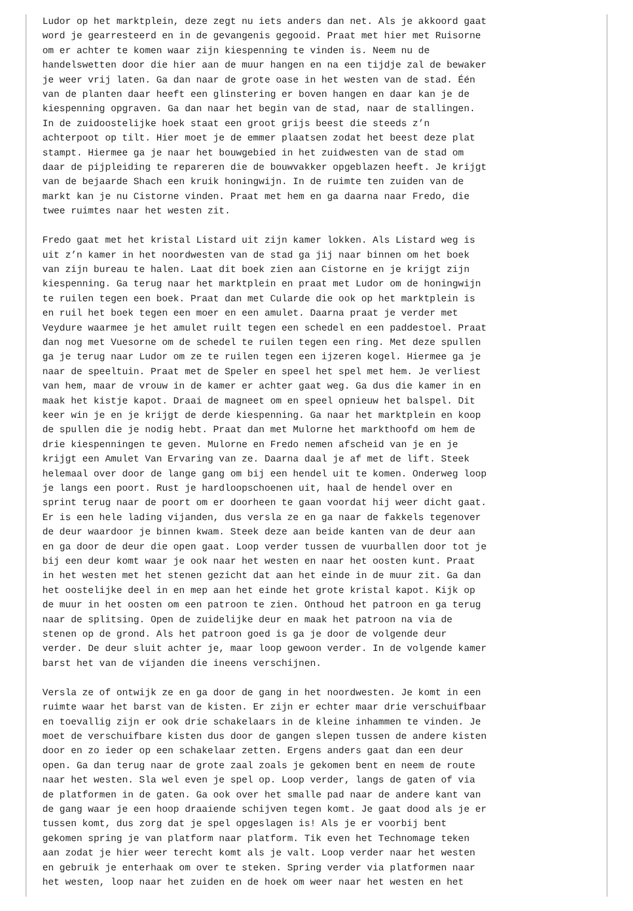Ludor op het marktplein, deze zegt nu iets anders dan net. Als je akkoord gaat
word je gearresteerd en in de gevangenis gegooid. Praat met hier met Ruisorne
om er achter te komen waar zijn kiespenning te vinden is. Neem nu de
handelswetten door die hier aan de muur hangen en na een tijdje zal de bewaker
je weer vrij laten. Ga dan naar de grote oase in het westen van de stad. Één
van de planten daar heeft een glinstering er boven hangen en daar kan je de
kiespenning opgraven. Ga dan naar het begin van de stad, naar de stallingen.
In de zuidoostelijke hoek staat een groot grijs beest die steeds z’n
achterpoot op tilt. Hier moet je de emmer plaatsen zodat het beest deze plat
stampt. Hiermee ga je naar het bouwgebied in het zuidwesten van de stad om
daar de pijpleiding te repareren die de bouwvakker opgeblazen heeft. Je krijgt
van de bejaarde Shach een kruik honingwijn. In de ruimte ten zuiden van de
markt kan je nu Cistorne vinden. Praat met hem en ga daarna naar Fredo, die
twee ruimtes naar het westen zit.

Fredo gaat met het kristal Listard uit zijn kamer lokken. Als Listard weg is
uit z’n kamer in het noordwesten van de stad ga jij naar binnen om het boek
van zijn bureau te halen. Laat dit boek zien aan Cistorne en je krijgt zijn
kiespenning. Ga terug naar het marktplein en praat met Ludor om de honingwijn
te ruilen tegen een boek. Praat dan met Cularde die ook op het marktplein is
en ruil het boek tegen een moer en een amulet. Daarna praat je verder met
Veydure waarmee je het amulet ruilt tegen een schedel en een paddestoel. Praat
dan nog met Vuesorne om de schedel te ruilen tegen een ring. Met deze spullen
ga je terug naar Ludor om ze te ruilen tegen een ijzeren kogel. Hiermee ga je
naar de speeltuin. Praat met de Speler en speel het spel met hem. Je verliest
van hem, maar de vrouw in de kamer er achter gaat weg. Ga dus die kamer in en
maak het kistje kapot. Draai de magneet om en speel opnieuw het balspel. Dit
keer win je en je krijgt de derde kiespenning. Ga naar het marktplein en koop
de spullen die je nodig hebt. Praat dan met Mulorne het markthoofd om hem de
drie kiespenningen te geven. Mulorne en Fredo nemen afscheid van je en je
krijgt een Amulet Van Ervaring van ze. Daarna daal je af met de lift. Steek
helemaal over door de lange gang om bij een hendel uit te komen. Onderweg loop
je langs een poort. Rust je hardloopschoenen uit, haal de hendel over en
sprint terug naar de poort om er doorheen te gaan voordat hij weer dicht gaat.
Er is een hele lading vijanden, dus versla ze en ga naar de fakkels tegenover
de deur waardoor je binnen kwam. Steek deze aan beide kanten van de deur aan
en ga door de deur die open gaat. Loop verder tussen de vuurballen door tot je
bij een deur komt waar je ook naar het westen en naar het oosten kunt. Praat
in het westen met het stenen gezicht dat aan het einde in de muur zit. Ga dan
het oostelijke deel in en mep aan het einde het grote kristal kapot. Kijk op
de muur in het oosten om een patroon te zien. Onthoud het patroon en ga terug
naar de splitsing. Open de zuidelijke deur en maak het patroon na via de
stenen op de grond. Als het patroon goed is ga je door de volgende deur
verder. De deur sluit achter je, maar loop gewoon verder. In de volgende kamer
barst het van de vijanden die ineens verschijnen.

Versla ze of ontwijk ze en ga door de gang in het noordwesten. Je komt in een
ruimte waar het barst van de kisten. Er zijn er echter maar drie verschuifbaar
en toevallig zijn er ook drie schakelaars in de kleine inhammen te vinden. Je
moet de verschuifbare kisten dus door de gangen slepen tussen de andere kisten
door en zo ieder op een schakelaar zetten. Ergens anders gaat dan een deur
open. Ga dan terug naar de grote zaal zoals je gekomen bent en neem de route
naar het westen. Sla wel even je spel op. Loop verder, langs de gaten of via
de platformen in de gaten. Ga ook over het smalle pad naar de andere kant van
de gang waar je een hoop draaiende schijven tegen komt. Je gaat dood als je er
tussen komt, dus zorg dat je spel opgeslagen is! Als je er voorbij bent
gekomen spring je van platform naar platform. Tik even het Technomage teken
aan zodat je hier weer terecht komt als je valt. Loop verder naar het westen
en gebruik je enterhaak om over te steken. Spring verder via platformen naar
het westen, loop naar het zuiden en de hoek om weer naar het westen en het